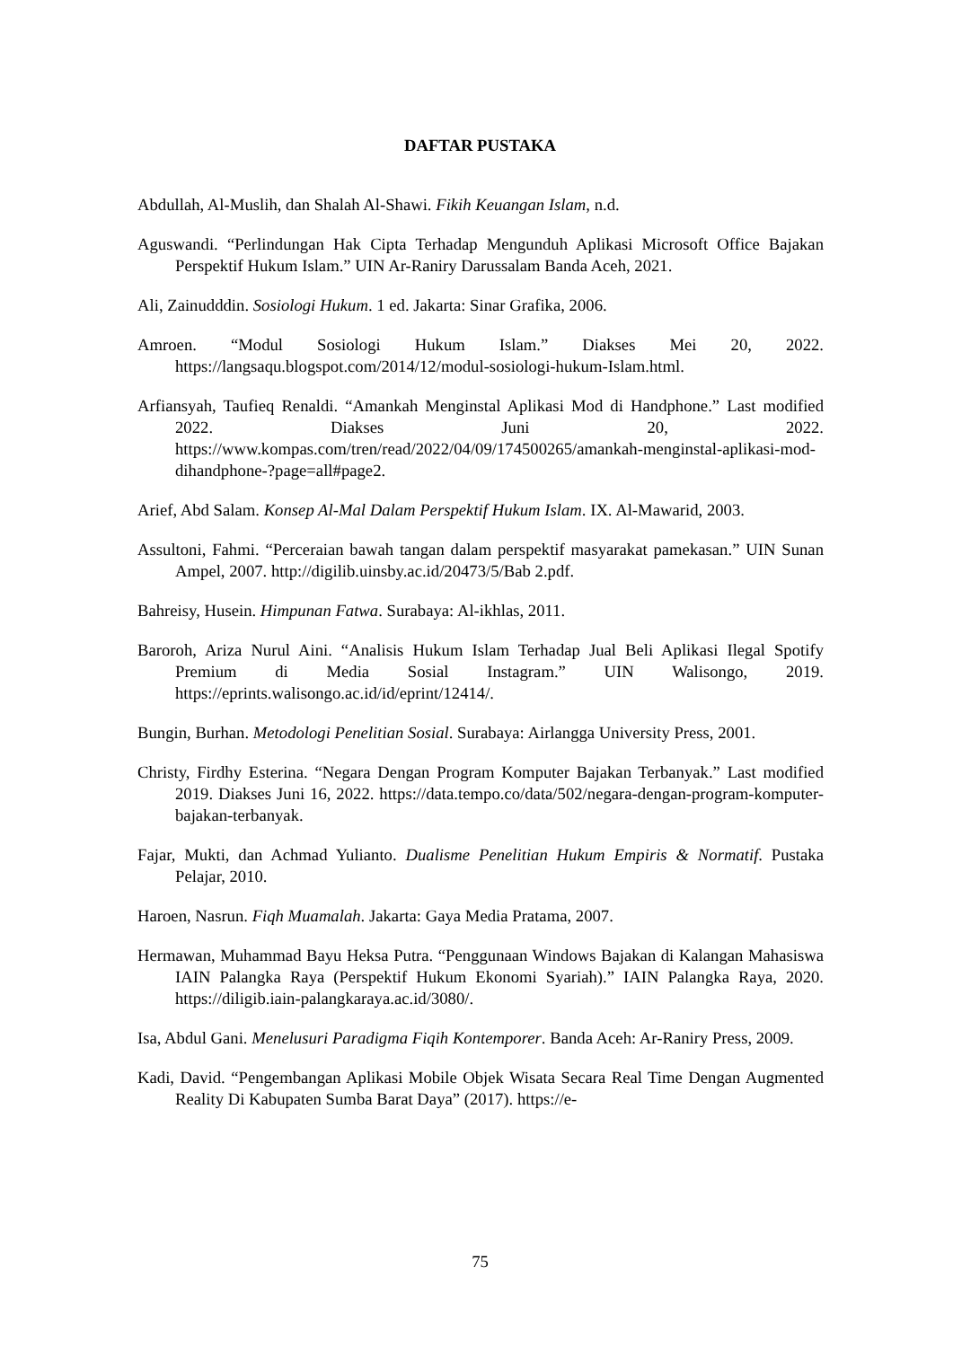DAFTAR PUSTAKA
Abdullah, Al-Muslih, dan Shalah Al-Shawi. Fikih Keuangan Islam, n.d.
Aguswandi. “Perlindungan Hak Cipta Terhadap Mengunduh Aplikasi Microsoft Office Bajakan Perspektif Hukum Islam.” UIN Ar-Raniry Darussalam Banda Aceh, 2021.
Ali, Zainudddin. Sosiologi Hukum. 1 ed. Jakarta: Sinar Grafika, 2006.
Amroen. “Modul Sosiologi Hukum Islam.” Diakses Mei 20, 2022. https://langsaqu.blogspot.com/2014/12/modul-sosiologi-hukum-Islam.html.
Arfiansyah, Taufieq Renaldi. “Amankah Menginstal Aplikasi Mod di Handphone.” Last modified 2022. Diakses Juni 20, 2022. https://www.kompas.com/tren/read/2022/04/09/174500265/amankah-menginstal-aplikasi-mod-dihandphone-?page=all#page2.
Arief, Abd Salam. Konsep Al-Mal Dalam Perspektif Hukum Islam. IX. Al-Mawarid, 2003.
Assultoni, Fahmi. “Perceraian bawah tangan dalam perspektif masyarakat pamekasan.” UIN Sunan Ampel, 2007. http://digilib.uinsby.ac.id/20473/5/Bab 2.pdf.
Bahreisy, Husein. Himpunan Fatwa. Surabaya: Al-ikhlas, 2011.
Baroroh, Ariza Nurul Aini. “Analisis Hukum Islam Terhadap Jual Beli Aplikasi Ilegal Spotify Premium di Media Sosial Instagram.” UIN Walisongo, 2019. https://eprints.walisongo.ac.id/id/eprint/12414/.
Bungin, Burhan. Metodologi Penelitian Sosial. Surabaya: Airlangga University Press, 2001.
Christy, Firdhy Esterina. “Negara Dengan Program Komputer Bajakan Terbanyak.” Last modified 2019. Diakses Juni 16, 2022. https://data.tempo.co/data/502/negara-dengan-program-komputer-bajakan-terbanyak.
Fajar, Mukti, dan Achmad Yulianto. Dualisme Penelitian Hukum Empiris & Normatif. Pustaka Pelajar, 2010.
Haroen, Nasrun. Fiqh Muamalah. Jakarta: Gaya Media Pratama, 2007.
Hermawan, Muhammad Bayu Heksa Putra. “Penggunaan Windows Bajakan di Kalangan Mahasiswa IAIN Palangka Raya (Perspektif Hukum Ekonomi Syariah).” IAIN Palangka Raya, 2020. https://diligib.iain-palangkaraya.ac.id/3080/.
Isa, Abdul Gani. Menelusuri Paradigma Fiqih Kontemporer. Banda Aceh: Ar-Raniry Press, 2009.
Kadi, David. “Pengembangan Aplikasi Mobile Objek Wisata Secara Real Time Dengan Augmented Reality Di Kabupaten Sumba Barat Daya” (2017). https://e-
75